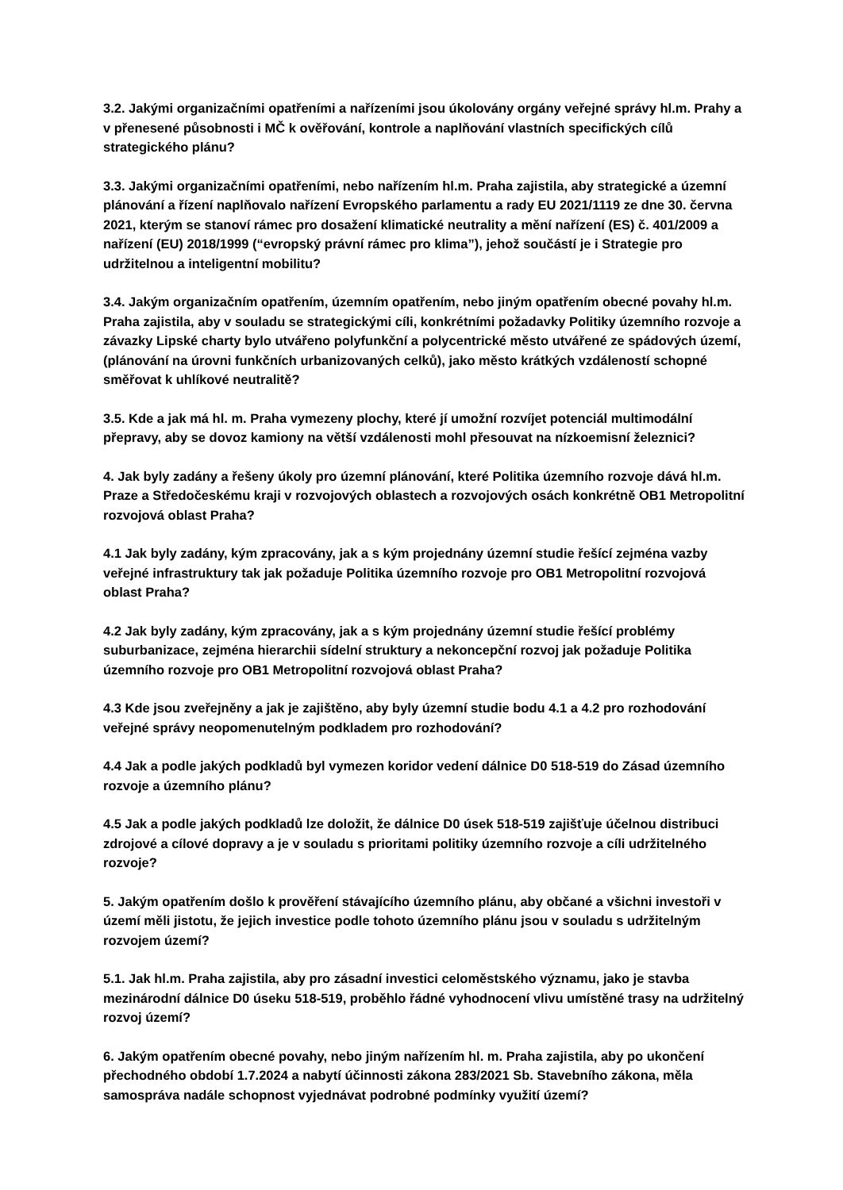3.2. Jakými organizačními opatřeními a nařízeními jsou úkolovány orgány veřejné správy hl.m. Prahy a v přenesené působnosti i MČ k ověřování, kontrole a naplňování vlastních specifických cílů strategického plánu?
3.3. Jakými organizačními opatřeními, nebo nařízením hl.m. Praha zajistila, aby strategické a územní plánování a řízení naplňovalo nařízení Evropského parlamentu a rady EU 2021/1119 ze dne 30. června 2021, kterým se stanoví rámec pro dosažení klimatické neutrality a mění nařízení (ES) č. 401/2009 a nařízení (EU) 2018/1999 (“evropský právní rámec pro klima”), jehož součástí je i Strategie pro udržitelnou a inteligentní mobilitu?
3.4. Jakým organizačním opatřením, územním opatřením, nebo jiným opatřením obecné povahy hl.m. Praha zajistila, aby v souladu se strategickými cíli, konkrétními požadavky Politiky územního rozvoje a závazky Lipské charty bylo utvářeno polyfunkční a polycentrické město utvářené ze spádových území, (plánování na úrovni funkčních urbanizovaných celků), jako město krátkých vzdáleností schopné směřovat k uhlíkové neutralitě?
3.5. Kde a jak má hl. m. Praha vymezeny plochy, které jí umožní rozvíjet potenciál multimodální přepravy, aby se dovoz kamiony na větší vzdálenosti mohl přesouvat na nízkoemisní železnici?
4. Jak byly zadány a řešeny úkoly pro územní plánování, které Politika územního rozvoje dává hl.m. Praze a Středočeskému kraji v rozvojových oblastech a rozvojových osách konkrétně OB1 Metropolitní rozvojová oblast Praha?
4.1 Jak byly zadány, kým zpracovány, jak a s kým projednány územní studie řešící zejména vazby veřejné infrastruktury tak jak požaduje Politika územního rozvoje pro OB1 Metropolitní rozvojová oblast Praha?
4.2 Jak byly zadány, kým zpracovány, jak a s kým projednány územní studie řešící problémy suburbanizace, zejména hierarchii sídelní struktury a nekoncepční rozvoj jak požaduje Politika územního rozvoje pro OB1 Metropolitní rozvojová oblast Praha?
4.3 Kde jsou zveřejněny a jak je zajištěno, aby byly územní studie bodu 4.1 a 4.2 pro rozhodování veřejné správy neopomenutelným podkladem pro rozhodování?
4.4 Jak a podle jakých podkladů byl vymezen koridor vedení dálnice D0 518-519 do Zásad územního rozvoje a územního plánu?
4.5 Jak a podle jakých podkladů lze doložit, že dálnice D0 úsek 518-519 zajišťuje účelnou distribuci zdrojové a cílové dopravy a je v souladu s prioritami politiky územního rozvoje a cíli udržitelného rozvoje?
5. Jakým opatřením došlo k prověření stávajícího územního plánu, aby občané a všichni investoři v území měli jistotu, že jejich investice podle tohoto územního plánu jsou v souladu s udržitelným rozvojem území?
5.1. Jak hl.m. Praha zajistila, aby pro zásadní investici celoměstského významu, jako je stavba mezinárodní dálnice D0 úseku 518-519, proběhlo řádné vyhodnocení vlivu umístěné trasy na udržitelný rozvoj území?
6. Jakým opatřením obecné povahy, nebo jiným nařízením hl. m. Praha zajistila, aby po ukončení přechodného období 1.7.2024 a nabytí účinnosti zákona 283/2021 Sb. Stavebního zákona, měla samospráva nadále schopnost vyjednávat podrobné podmínky využití území?